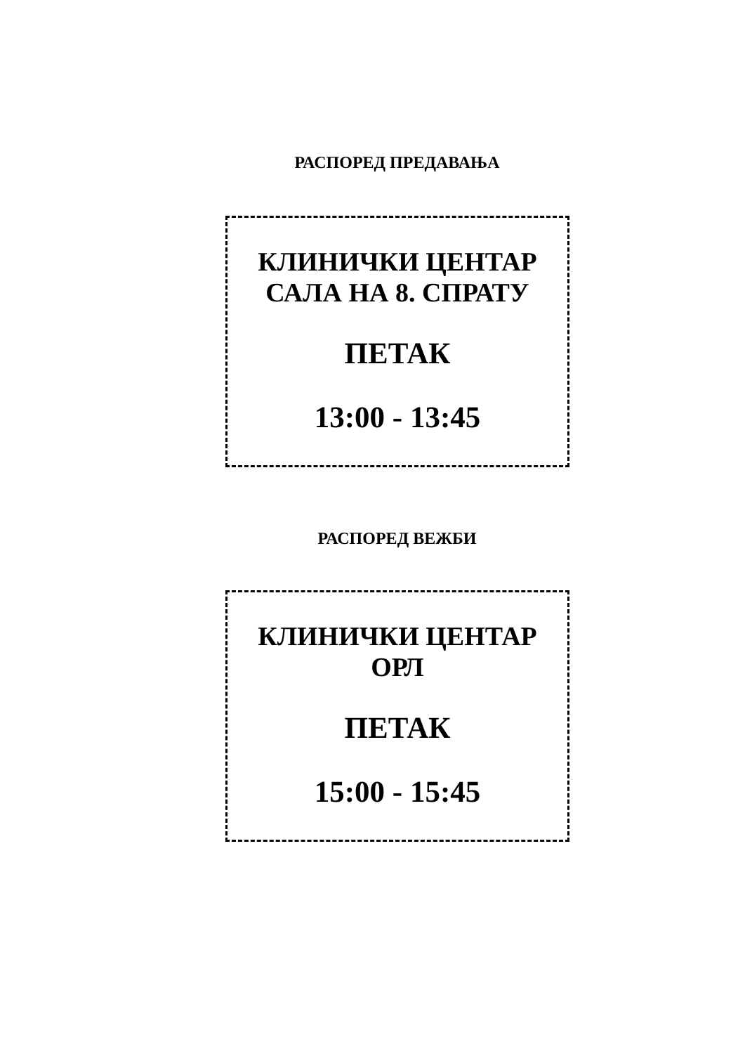РАСПОРЕД ПРЕДАВАЊА
КЛИНИЧКИ ЦЕНТАР
САЛА НА 8. СПРАТУ
ПЕТАК
13:00 - 13:45
РАСПОРЕД ВЕЖБИ
КЛИНИЧКИ ЦЕНТАР
ОРЛ
ПЕТАК
15:00 - 15:45